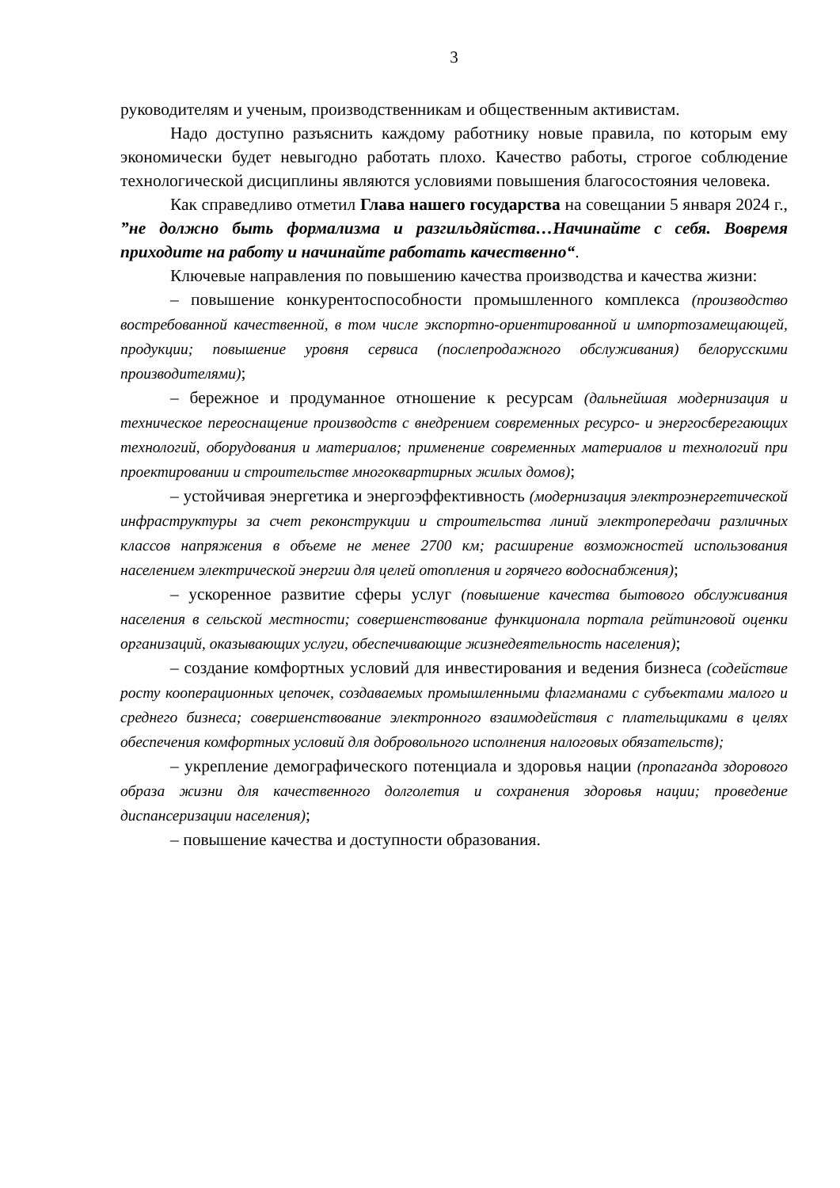3
руководителям и ученым, производственникам и общественным активистам.
Надо доступно разъяснить каждому работнику новые правила, по которым ему экономически будет невыгодно работать плохо. Качество работы, строгое соблюдение технологической дисциплины являются условиями повышения благосостояния человека.
Как справедливо отметил Глава нашего государства на совещании 5 января 2024 г., ”не должно быть формализма и разгильдяйства…Начинайте с себя. Вовремя приходите на работу и начинайте работать качественно“.
Ключевые направления по повышению качества производства и качества жизни:
– повышение конкурентоспособности промышленного комплекса (производство востребованной качественной, в том числе экспортно-ориентированной и импортозамещающей, продукции; повышение уровня сервиса (послепродажного обслуживания) белорусскими производителями);
– бережное и продуманное отношение к ресурсам (дальнейшая модернизация и техническое переоснащение производств с внедрением современных ресурсо- и энергосберегающих технологий, оборудования и материалов; применение современных материалов и технологий при проектировании и строительстве многоквартирных жилых домов);
– устойчивая энергетика и энергоэффективность (модернизация электроэнергетической инфраструктуры за счет реконструкции и строительства линий электропередачи различных классов напряжения в объеме не менее 2700 км; расширение возможностей использования населением электрической энергии для целей отопления и горячего водоснабжения);
– ускоренное развитие сферы услуг (повышение качества бытового обслуживания населения в сельской местности; совершенствование функционала портала рейтинговой оценки организаций, оказывающих услуги, обеспечивающие жизнедеятельность населения);
– создание комфортных условий для инвестирования и ведения бизнеса (содействие росту кооперационных цепочек, создаваемых промышленными флагманами с субъектами малого и среднего бизнеса; совершенствование электронного взаимодействия с плательщиками в целях обеспечения комфортных условий для добровольного исполнения налоговых обязательств);
– укрепление демографического потенциала и здоровья нации (пропаганда здорового образа жизни для качественного долголетия и сохранения здоровья нации; проведение диспансеризации населения);
– повышение качества и доступности образования.